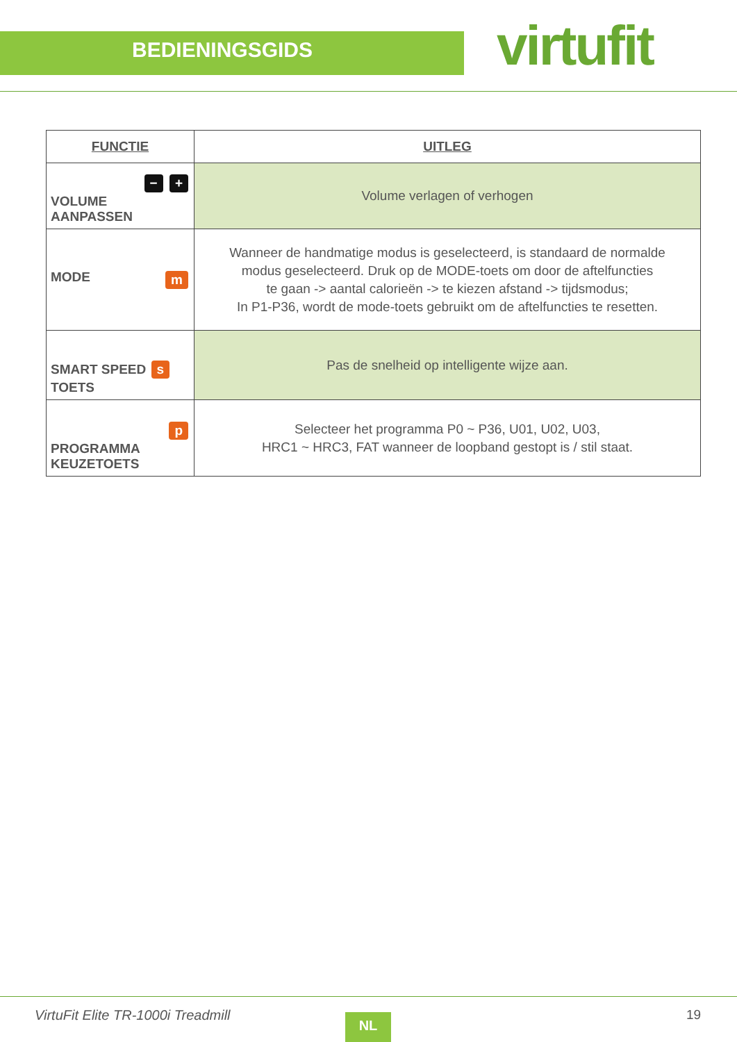BEDIENINGSGIDS virtufit
| FUNCTIE | UITLEG |
| --- | --- |
| − + VOLUME AANPASSEN | Volume verlagen of verhogen |
| MODE m | Wanneer de handmatige modus is geselecteerd, is standaard de normalde modus geselecteerd. Druk op de MODE-toets om door de aftelfuncties te gaan -> aantal calorieën -> te kiezen afstand -> tijdsmodus; In P1-P36, wordt de mode-toets gebruikt om de aftelfuncties te resetten. |
| SMART SPEED s TOETS | Pas de snelheid op intelligente wijze aan. |
| p PROGRAMMA KEUZETOETS | Selecteer het programma P0 ~ P36, U01, U02, U03, HRC1 ~ HRC3, FAT wanneer de loopband gestopt is / stil staat. |
VirtuFit Elite TR-1000i Treadmill
NL 19